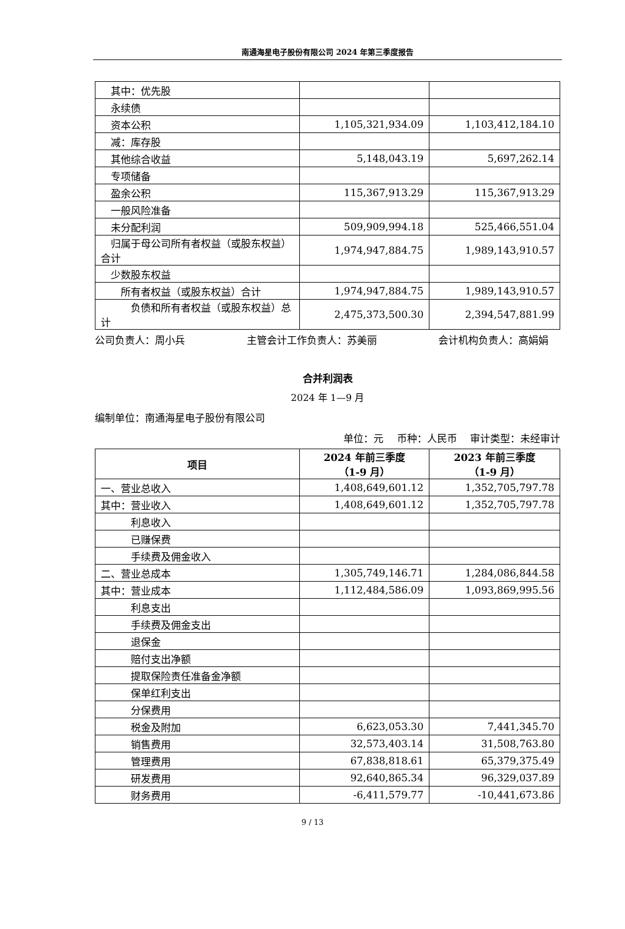南通海星电子股份有限公司 2024 年第三季度报告
| 其中：优先股 | | |
| 永续债 | | |
| 资本公积 | 1,105,321,934.09 | 1,103,412,184.10 |
| 减：库存股 | | |
| 其他综合收益 | 5,148,043.19 | 5,697,262.14 |
| 专项储备 | | |
| 盈余公积 | 115,367,913.29 | 115,367,913.29 |
| 一般风险准备 | | |
| 未分配利润 | 509,909,994.18 | 525,466,551.04 |
| 归属于母公司所有者权益（或股东权益）合计 | 1,974,947,884.75 | 1,989,143,910.57 |
| 少数股东权益 | | |
| 所有者权益（或股东权益）合计 | 1,974,947,884.75 | 1,989,143,910.57 |
| 负债和所有者权益（或股东权益）总计 | 2,475,373,500.30 | 2,394,547,881.99 |
公司负责人：周小兵 主管会计工作负责人：苏美丽 会计机构负责人：高娟娟
合并利润表
2024 年 1—9 月
编制单位：南通海星电子股份有限公司
单位：元  币种：人民币  审计类型：未经审计
| 项目 | 2024 年前三季度 （1-9 月） | 2023 年前三季度 （1-9 月） |
| --- | --- | --- |
| 一、营业总收入 | 1,408,649,601.12 | 1,352,705,797.78 |
| 其中：营业收入 | 1,408,649,601.12 | 1,352,705,797.78 |
| 利息收入 | | |
| 已赚保费 | | |
| 手续费及佣金收入 | | |
| 二、营业总成本 | 1,305,749,146.71 | 1,284,086,844.58 |
| 其中：营业成本 | 1,112,484,586.09 | 1,093,869,995.56 |
| 利息支出 | | |
| 手续费及佣金支出 | | |
| 退保金 | | |
| 赔付支出净额 | | |
| 提取保险责任准备金净额 | | |
| 保单红利支出 | | |
| 分保费用 | | |
| 税金及附加 | 6,623,053.30 | 7,441,345.70 |
| 销售费用 | 32,573,403.14 | 31,508,763.80 |
| 管理费用 | 67,838,818.61 | 65,379,375.49 |
| 研发费用 | 92,640,865.34 | 96,329,037.89 |
| 财务费用 | -6,411,579.77 | -10,441,673.86 |
9 / 13